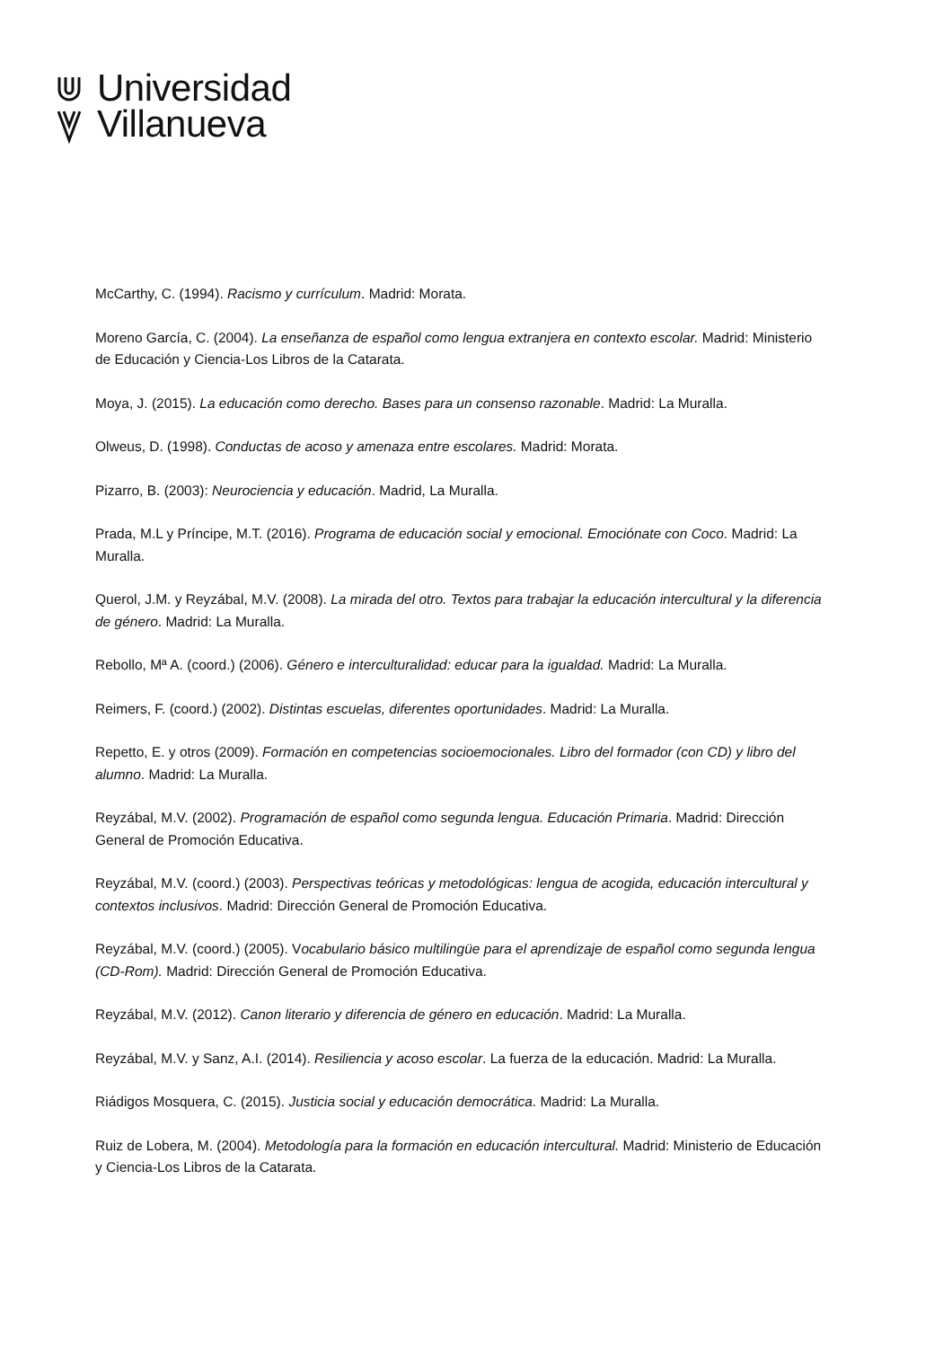Universidad
Villanueva
McCarthy, C. (1994). Racismo y currículum. Madrid: Morata.
Moreno García, C. (2004). La enseñanza de español como lengua extranjera en contexto escolar. Madrid: Ministerio de Educación y Ciencia-Los Libros de la Catarata.
Moya, J. (2015). La educación como derecho. Bases para un consenso razonable. Madrid: La Muralla.
Olweus, D. (1998). Conductas de acoso y amenaza entre escolares. Madrid: Morata.
Pizarro, B. (2003): Neurociencia y educación. Madrid, La Muralla.
Prada, M.L y Príncipe, M.T. (2016). Programa de educación social y emocional. Emociónate con Coco. Madrid: La Muralla.
Querol, J.M. y Reyzábal, M.V. (2008). La mirada del otro. Textos para trabajar la educación intercultural y la diferencia de género. Madrid: La Muralla.
Rebollo, Mª A. (coord.) (2006). Género e interculturalidad: educar para la igualdad. Madrid: La Muralla.
Reimers, F. (coord.) (2002). Distintas escuelas, diferentes oportunidades. Madrid: La Muralla.
Repetto, E. y otros (2009). Formación en competencias socioemocionales. Libro del formador (con CD) y libro del alumno. Madrid: La Muralla.
Reyzábal, M.V. (2002). Programación de español como segunda lengua. Educación Primaria. Madrid: Dirección General de Promoción Educativa.
Reyzábal, M.V. (coord.) (2003). Perspectivas teóricas y metodológicas: lengua de acogida, educación intercultural y contextos inclusivos. Madrid: Dirección General de Promoción Educativa.
Reyzábal, M.V. (coord.) (2005). Vocabulario básico multilingüe para el aprendizaje de español como segunda lengua (CD-Rom). Madrid: Dirección General de Promoción Educativa.
Reyzábal, M.V. (2012). Canon literario y diferencia de género en educación. Madrid: La Muralla.
Reyzábal, M.V. y Sanz, A.I. (2014). Resiliencia y acoso escolar. La fuerza de la educación. Madrid: La Muralla.
Riádigos Mosquera, C. (2015). Justicia social y educación democrática. Madrid: La Muralla.
Ruiz de Lobera, M. (2004). Metodología para la formación en educación intercultural. Madrid: Ministerio de Educación y Ciencia-Los Libros de la Catarata.